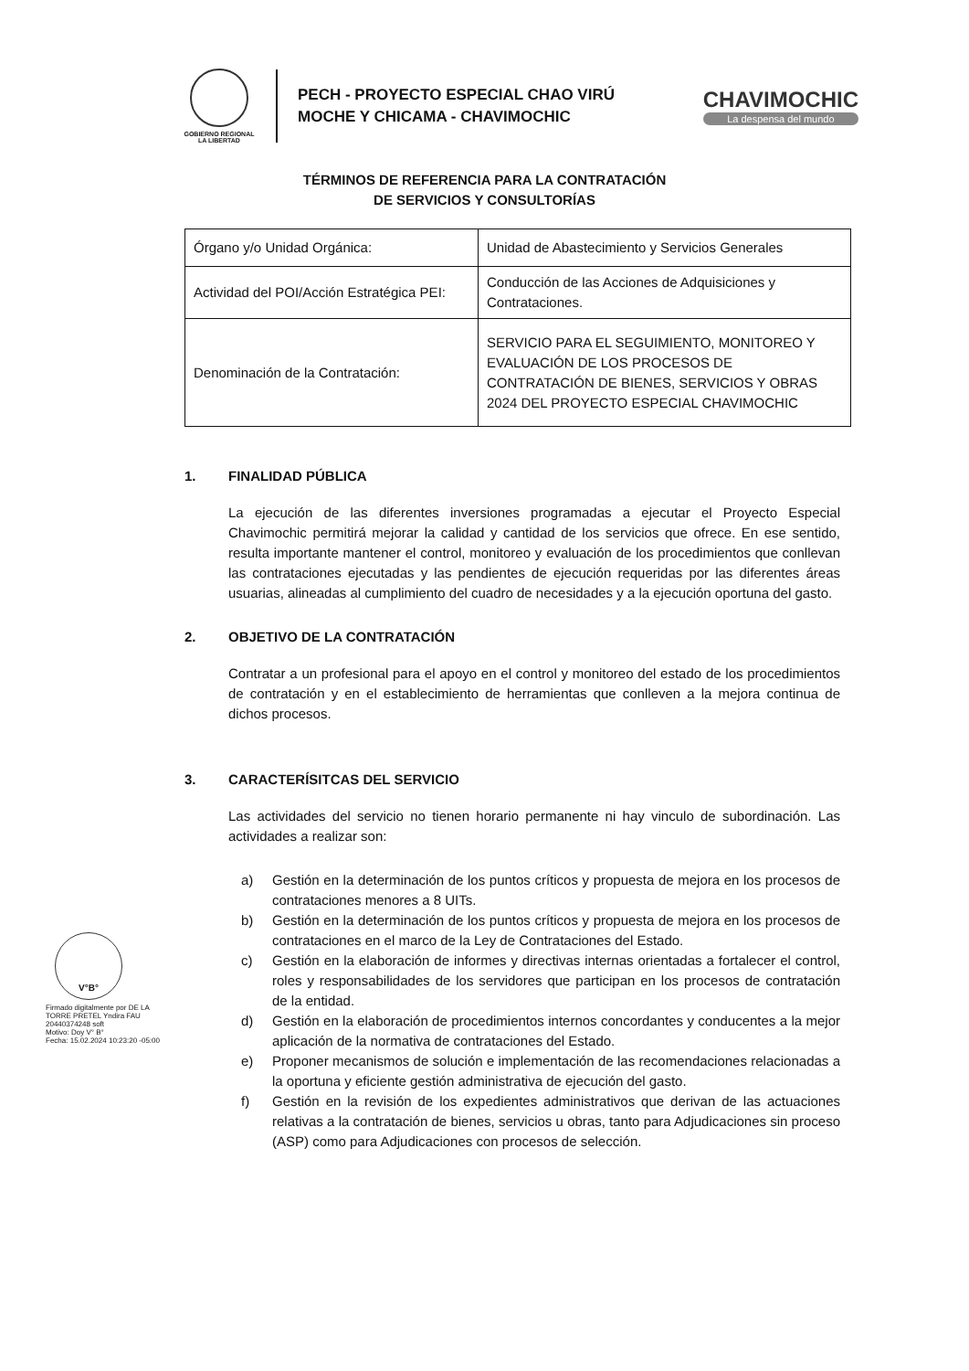GOBIERNO REGIONAL
LA LIBERTAD
PECH - PROYECTO ESPECIAL CHAO VIRÚ
MOCHE Y CHICAMA - CHAVIMOCHIC
CHAVIMOCHIC
La despensa del mundo
TÉRMINOS DE REFERENCIA PARA LA CONTRATACIÓN
DE SERVICIOS Y CONSULTORÍAS
| Órgano y/o Unidad Orgánica: | Unidad de Abastecimiento y Servicios Generales |
| Actividad del POI/Acción Estratégica PEI: | Conducción de las Acciones de Adquisiciones y Contrataciones. |
| Denominación de la Contratación: | SERVICIO PARA EL SEGUIMIENTO, MONITOREO Y EVALUACIÓN DE LOS PROCESOS DE CONTRATACIÓN DE BIENES, SERVICIOS Y OBRAS 2024 DEL PROYECTO ESPECIAL CHAVIMOCHIC |
1. FINALIDAD PÚBLICA
La ejecución de las diferentes inversiones programadas a ejecutar el Proyecto Especial Chavimochic permitirá mejorar la calidad y cantidad de los servicios que ofrece. En ese sentido, resulta importante mantener el control, monitoreo y evaluación de los procedimientos que conllevan las contrataciones ejecutadas y las pendientes de ejecución requeridas por las diferentes áreas usuarias, alineadas al cumplimiento del cuadro de necesidades y a la ejecución oportuna del gasto.
2. OBJETIVO DE LA CONTRATACIÓN
Contratar a un profesional para el apoyo en el control y monitoreo del estado de los procedimientos de contratación y en el establecimiento de herramientas que conlleven a la mejora continua de dichos procesos.
3. CARACTERÍSITCAS DEL SERVICIO
Las actividades del servicio no tienen horario permanente ni hay vinculo de subordinación. Las actividades a realizar son:
a) Gestión en la determinación de los puntos críticos y propuesta de mejora en los procesos de contrataciones menores a 8 UITs.
b) Gestión en la determinación de los puntos críticos y propuesta de mejora en los procesos de contrataciones en el marco de la Ley de Contrataciones del Estado.
c) Gestión en la elaboración de informes y directivas internas orientadas a fortalecer el control, roles y responsabilidades de los servidores que participan en los procesos de contratación de la entidad.
d) Gestión en la elaboración de procedimientos internos concordantes y conducentes a la mejor aplicación de la normativa de contrataciones del Estado.
e) Proponer mecanismos de solución e implementación de las recomendaciones relacionadas a la oportuna y eficiente gestión administrativa de ejecución del gasto.
f) Gestión en la revisión de los expedientes administrativos que derivan de las actuaciones relativas a la contratación de bienes, servicios u obras, tanto para Adjudicaciones sin proceso (ASP) como para Adjudicaciones con procesos de selección.
V°B°
Firmado digitalmente por DE LA TORRE PRETEL Yndira FAU 20440374248 soft
Motivo: Doy V° B°
Fecha: 15.02.2024 10:23:20 -05:00